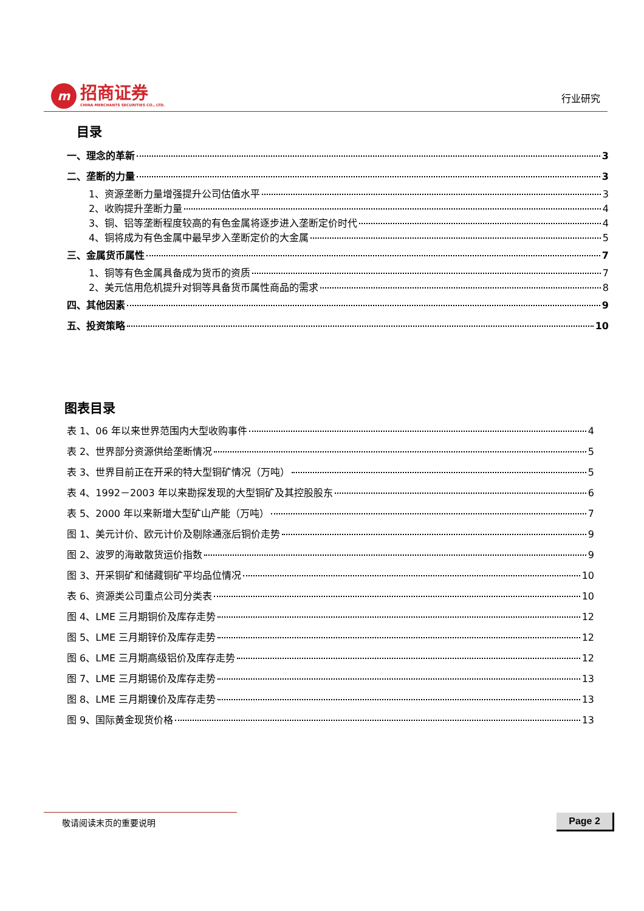m
招商证券
CHINA MERCHANTS SECURITIES CO., LTD.
行业研究
目录
一、理念的革新 3
二、垄断的力量 3
1、资源垄断力量增强提升公司估值水平 3
2、收购提升垄断力量 4
3、铜、铝等垄断程度较高的有色金属将逐步进入垄断定价时代 4
4、铜将成为有色金属中最早步入垄断定价的大金属 5
三、金属货币属性 7
1、铜等有色金属具备成为货币的资质 7
2、美元信用危机提升对铜等具备货币属性商品的需求 8
四、其他因素 9
五、投资策略 10
图表目录
表 1、06 年以来世界范围内大型收购事件 4
表 2、世界部分资源供给垄断情况 5
表 3、世界目前正在开采的特大型铜矿情况（万吨） 5
表 4、1992－2003 年以来勘探发现的大型铜矿及其控股股东 6
表 5、2000 年以来新增大型矿山产能（万吨） 7
图 1、美元计价、欧元计价及剔除通涨后铜价走势 9
图 2、波罗的海敢散货运价指数 9
图 3、开采铜矿和储藏铜矿平均品位情况 10
表 6、资源类公司重点公司分类表 10
图 4、LME 三月期铜价及库存走势 12
图 5、LME 三月期锌价及库存走势 12
图 6、LME 三月期高级铝价及库存走势 12
图 7、LME 三月期锡价及库存走势 13
图 8、LME 三月期镍价及库存走势 13
图 9、国际黄金现货价格 13
敬请阅读末页的重要说明 Page 2